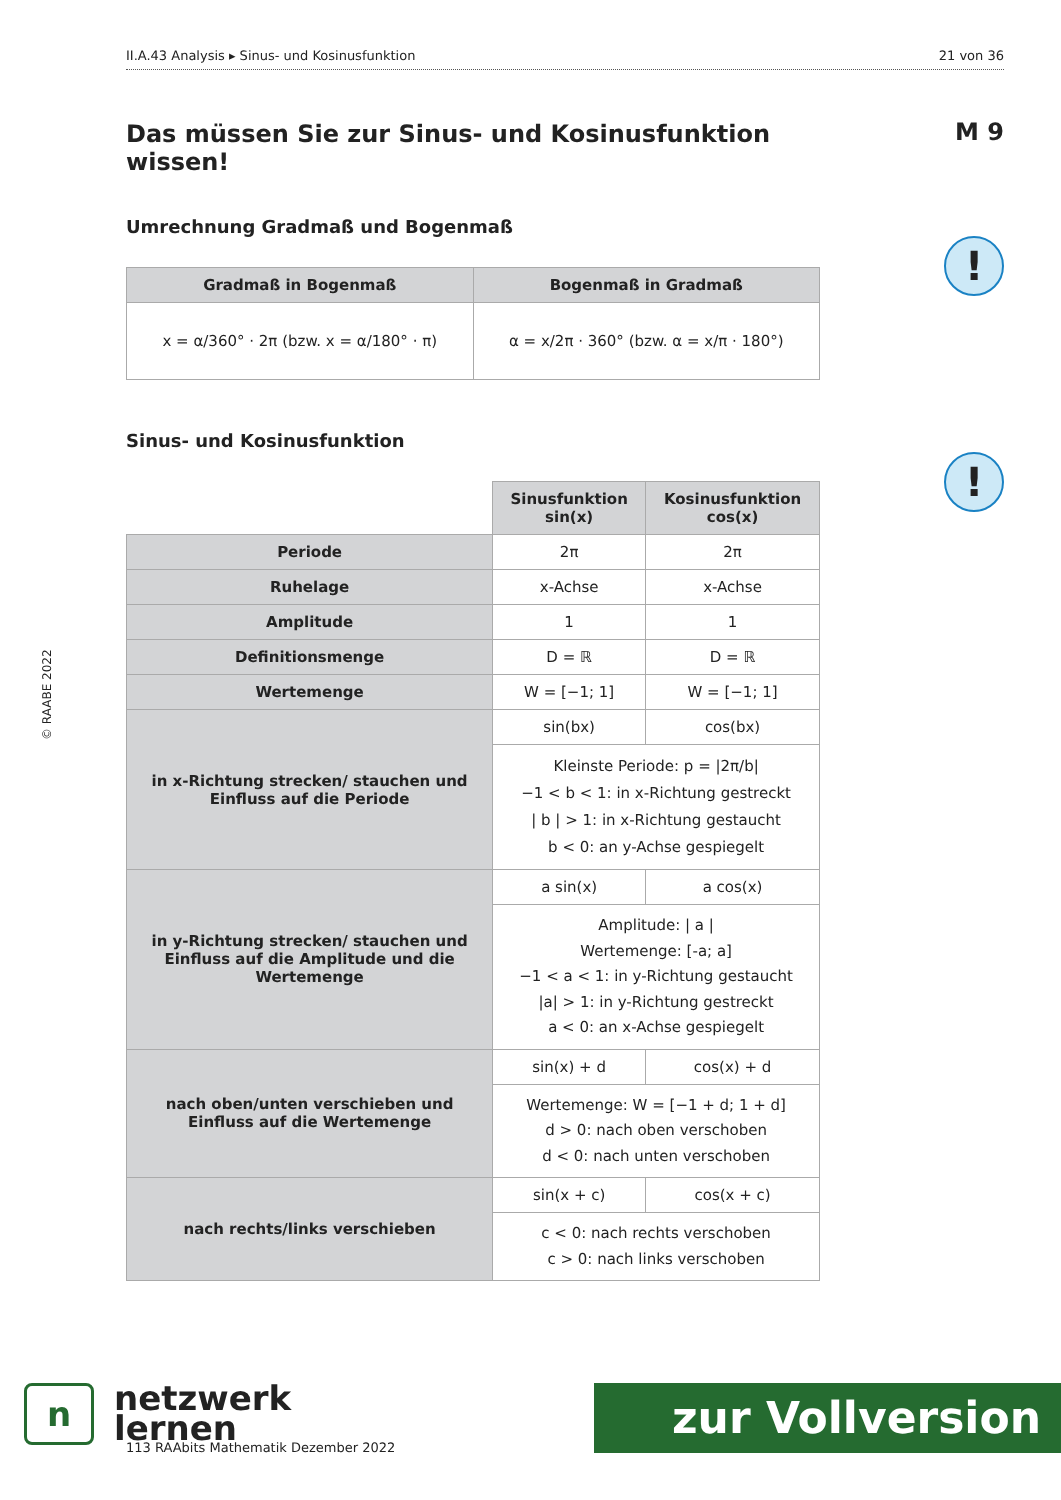II.A.43 Analysis ▸ Sinus- und Kosinusfunktion 21 von 36
M 9
!
!
Das müssen Sie zur Sinus- und Kosinusfunktion wissen!
Umrechnung Gradmaß und Bogenmaß
| Gradmaß in Bogenmaß | Bogenmaß in Gradmaß |
| --- | --- |
| x = α/360° · 2π (bzw. x = α/180° · π) | α = x/2π · 360° (bzw. α = x/π · 180°) |
Sinus- und Kosinusfunktion
| | Sinusfunktion sin(x) | Kosinusfunktion cos(x) |
| Periode | 2π | 2π |
| Ruhelage | x-Achse | x-Achse |
| Amplitude | 1 | 1 |
| Definitionsmenge | D = ℝ | D = ℝ |
| Wertemenge | W = [−1; 1] | W = [−1; 1] |
| in x-Richtung strecken/ stauchen und Einfluss auf die Periode | sin(bx) | cos(bx) |
| | Kleinste Periode: p = /2π/b/ −1 < b < 1: in x-Richtung gestreckt / b / > 1: in x-Richtung gestaucht b < 0: an y-Achse gespiegelt | |
| in y-Richtung strecken/ stauchen und Einfluss auf die Amplitude und die Wertemenge | a sin(x) | a cos(x) |
| | Amplitude: / a / Wertemenge: [-a; a] −1 < a < 1: in y-Richtung gestaucht /a/ > 1: in y-Richtung gestreckt a < 0: an x-Achse gespiegelt | |
| nach oben/unten verschieben und Einfluss auf die Wertemenge | sin(x) + d | cos(x) + d |
| | Wertemenge: W = [−1 + d; 1 + d] d > 0: nach oben verschoben d < 0: nach unten verschoben | |
| nach rechts/links verschieben | sin(x + c) | cos(x + c) |
| | c < 0: nach rechts verschoben c > 0: nach links verschoben | |
© RAABE 2022
n netzwerk
lernen
113 RAAbits Mathematik Dezember 2022
zur Vollversion